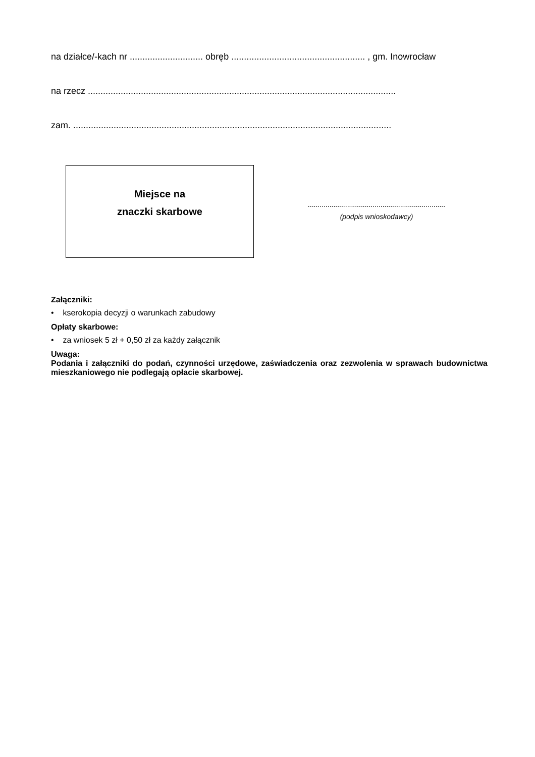na działce/-kach nr ............................. obręb ..................................................... , gm. Inowrocław
na rzecz ..........................................................................................................................
zam. ..............................................................................................................................
Miejsce na
znaczki skarbowe
......................................................................
(podpis wnioskodawcy)
Załączniki:
• kserokopia decyzji o warunkach zabudowy
Opłaty skarbowe:
• za wniosek 5 zł + 0,50 zł za każdy załącznik
Uwaga:
Podania i załączniki do podań, czynności urzędowe, zaświadczenia oraz zezwolenia w sprawach budownictwa mieszkaniowego nie podlegają opłacie skarbowej.